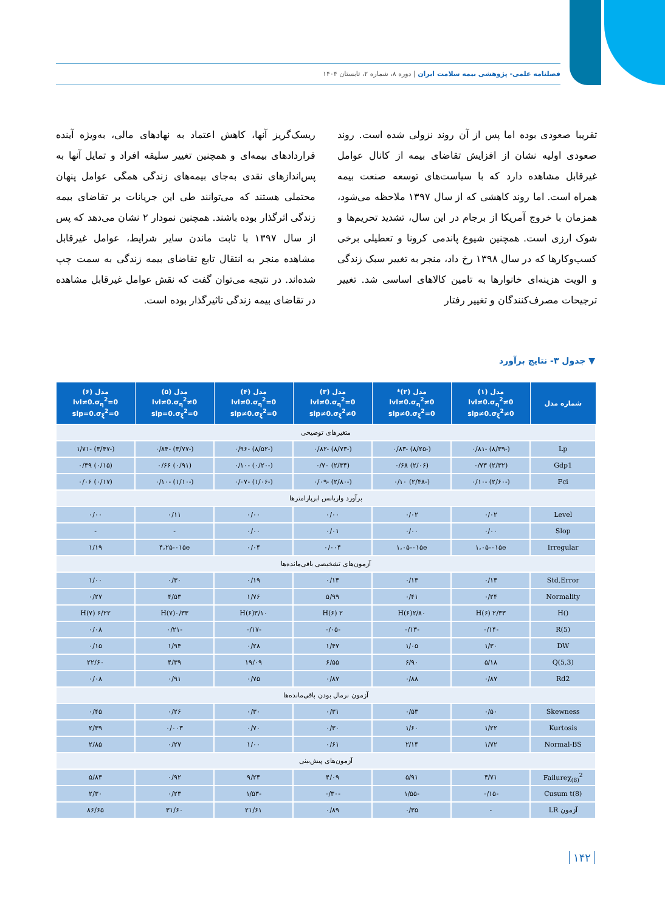فصلنامه علمی- پژوهشی بیمه سلامت ایران | دوره ۸، شماره ۲، تابستان ۱۴۰۴
تقریبا صعودی بوده اما پس از آن روند نزولی شده است. روند صعودی اولیه نشان از افزایش تقاضای بیمه از کانال عوامل غیرقابل مشاهده دارد که با سیاست‌های توسعه صنعت بیمه همراه است. اما روند کاهشی که از سال ۱۳۹۷ ملاحظه می‌شود، همزمان با خروج آمریکا از برجام در این سال، تشدید تحریم‌ها و شوک ارزی است. همچنین شیوع پاندمی کرونا و تعطیلی برخی کسب‌وکارها که در سال ۱۳۹۸ رخ داد، منجر به تغییر سبک زندگی و الویت هزینه‌ای خانوارها به تامین کالاهای اساسی شد. تغییر ترجیحات مصرف‌کنندگان و تغییر رفتار
ریسک‌گریز آنها، کاهش اعتماد به نهادهای مالی، به‌ویژه آینده قراردادهای بیمه‌ای و همچنین تغییر سلیقه افراد و تمایل آنها به پس‌اندازهای نقدی به‌جای بیمه‌های زندگی همگی عوامل پنهان محتملی هستند که می‌توانند طی این جریانات بر تقاضای بیمه زندگی اثرگذار بوده باشند. همچنین نمودار ۲ نشان می‌دهد که پس از سال ۱۳۹۷ با ثابت ماندن سایر شرایط، عوامل غیرقابل مشاهده منجر به انتقال تابع تقاضای بیمه زندگی به سمت چپ شده‌اند. در نتیجه می‌توان گفت که نقش عوامل غیرقابل مشاهده در تقاضای بیمه زندگی تاثیرگذار بوده است.
▼ جدول ۳- نتایج برآورد
| شماره مدل | مدل (۱) lvl≠0.σ<sub>η</sub><sup>2</sup>≠0 slp≠0.σ<sub>ξ</sub><sup>2</sup>≠0 | مدل (۲)* lvl≠0.σ<sub>η</sub><sup>2</sup>≠0 slp≠0.σ<sub>ξ</sub><sup>2</sup>=0 | مدل (۳) lvl≠0.σ<sub>η</sub><sup>2</sup>=0 slp≠0.σ<sub>ξ</sub><sup>2</sup>≠0 | مدل (۴) lvl≠0.σ<sub>η</sub><sup>2</sup>=0 slp≠0.σ<sub>ξ</sub><sup>2</sup>=0 | مدل (۵) lvl≠0.σ<sub>η</sub><sup>2</sup>≠0 slp=0.σ<sub>ξ</sub><sup>2</sup>=0 | مدل (۶) lvl≠0.σ<sub>η</sub><sup>2</sup>=0 slp=0.σ<sub>ξ</sub><sup>2</sup>=0 |
| --- | --- | --- | --- | --- | --- | --- |
| متغیرهای توضیحی | | | | | | |
| Lp | (-۸/۳۹) -۰/۸۱ | (-۸/۲۵) -۰/۸۳ | (-۸/۷۳) -۰/۸۲ | (-۸/۵۲) -۰/۹۶ | (-۳/۷۷) -۰/۸۴ | (-۳/۴۷) -۱/۷۱ |
| Gdp1 | (۲/۳۲) ۰/۷۳ | (۲/۰۶) ۰/۶۸ | (۲/۳۴) ۰/۷۰ | (-۰/۲۰) -۰/۱۰ | (۰/۹۱) ۰/۶۶ | (۰/۱۵) ۰/۳۹ |
| Fci | (-۲/۶۰) -۰/۱۰ | (-۲/۴۸) ۰/۱۰ | (-۲/۸۰) -۰/۰۹ | (-۱/۰۶) -۰/۰۷ | (-۱/۱۰) -۰/۱۰ | (۰/۱۷) ۰/۰۶ |
| برآورد واریانس ابرپارامترها | | | | | | |
| Level | ۰/۰۲ | ۰/۰۲ | ۰/۰۰ | ۰/۰۰ | ۰/۱۱ | ۰/۰۰ |
| Slop | ۰/۰۰ | ۰/۰۰ | ۰/۰۱ | ۰/۰۰ | - | - |
| Irregular | ۱،۰۵-۰۱۵e | ۱،۰۵-۰۱۵e | ۰/۰۰۴ | ۰/۰۴ | ۴،۲۵-۰۱۵e | ۱/۱۹ |
| آزمون‌های تشخیصی باقی‌مانده‌ها | | | | | | |
| Std.Error | ۰/۱۴ | ۰/۱۳ | ۰/۱۴ | ۰/۱۹ | ۰/۳۰ | ۱/۰۰ |
| Normality | ۰/۲۴ | ۰/۴۱ | ۵/۹۹ | ۱/۷۶ | ۴/۵۳ | ۰/۲۷ |
| ()H | ۲/۳۳ (۶)H | ۲/۸۰(۶)H | ۲ (۶)H | ۳/۱۰(۶)H | ۰/۳۳(۷)H | ۶/۲۲ (۷)H |
| R(5) | -۰/۱۴ | -۰/۱۳ | -۰/۰۵ | -۰/۱۷ | -۰/۲۱ | ۰/۰۸ |
| DW | ۱/۳۰ | ۱/۰۵ | ۱/۴۷ | ۰/۲۸ | ۱/۹۴ | ۰/۱۵ |
| Q(5,3) | ۵/۱۸ | ۶/۹۰ | ۶/۵۵ | ۱۹/۰۹ | ۴/۳۹ | ۲۲/۶۰ |
| Rd2 | ۰/۸۷ | ۰/۸۸ | ۰/۸۷ | ۰/۷۵ | ۰/۹۱ | ۰/۰۸ |
| آزمون نرمال بودن باقی‌مانده‌ها | | | | | | |
| Skewness | ۰/۵۰ | ۰/۵۳ | ۰/۳۱ | ۰/۳۰ | ۰/۲۶ | ۰/۴۵ |
| Kurtosis | ۱/۲۲ | ۱/۶۰ | ۰/۳۰ | ۰/۷۰ | ۰/۰۰۳ | ۲/۳۹ |
| Normal-BS | ۱/۷۲ | ۲/۱۴ | ۰/۶۱ | ۱/۰۰ | ۰/۲۷ | ۲/۸۵ |
| آزمون‌های پیش‌بینی | | | | | | |
| Failureχ<sub>(8)</sub><sup>2</sup> | ۴/۷۱ | ۵/۹۱ | ۴/۰۹ | ۹/۲۴ | ۰/۹۲ | ۵/۸۳ |
| Cusum t(8) | -۰/۱۵ | -۱/۵۵ | -۰/۳۰ | -۱/۵۳ | ۰/۲۳ | ۲/۳۰ |
| آزمون LR | - | ۰/۳۵ | ۰/۸۹ | ۲۱/۶۱ | ۳۱/۶۰ | ۸۶/۶۵ |
۱۴۲